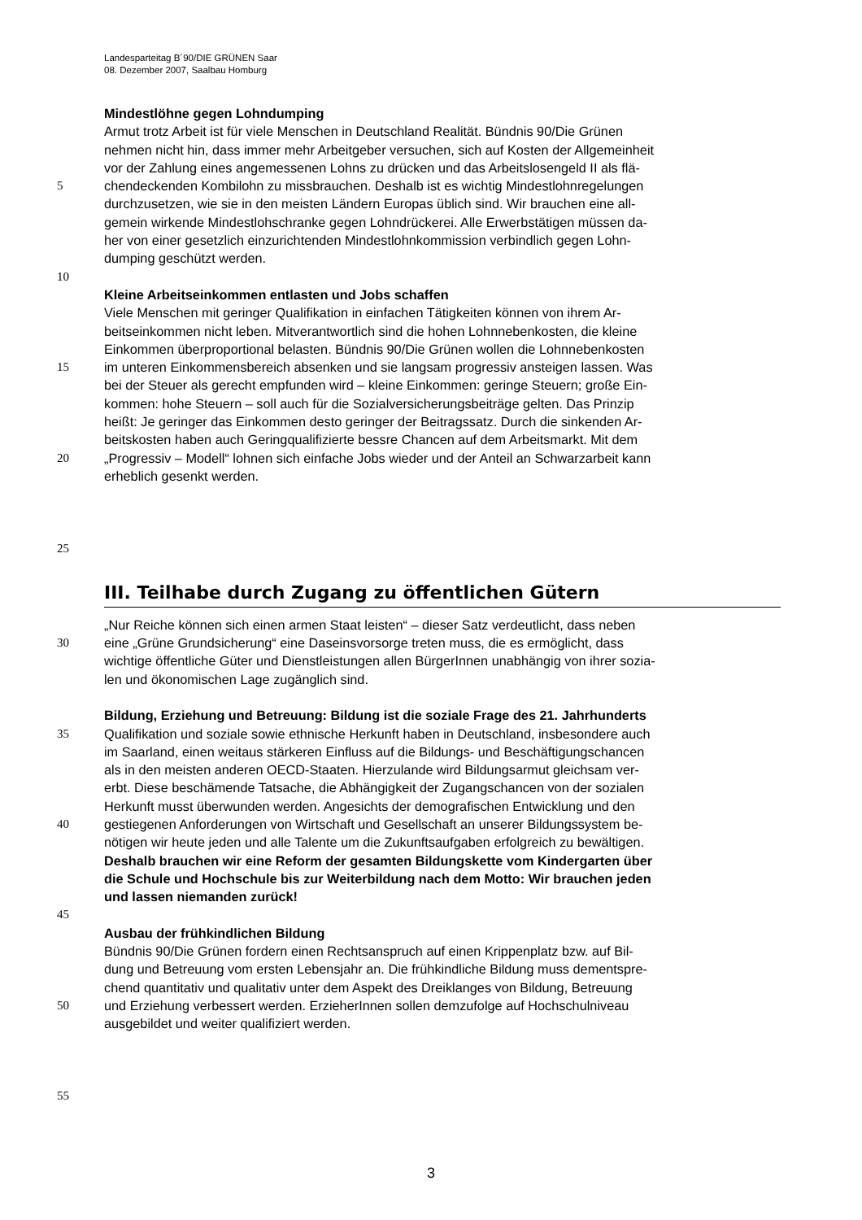Landesparteitag B´90/DIE GRÜNEN Saar
08. Dezember 2007, Saalbau Homburg
Mindestlöhne gegen Lohndumping
Armut trotz Arbeit ist für viele Menschen in Deutschland Realität. Bündnis 90/Die Grünen
nehmen nicht hin, dass immer mehr Arbeitgeber versuchen, sich auf Kosten der Allgemeinheit
vor der Zahlung eines angemessenen Lohns zu drücken und das Arbeitslosengeld II als flä-
5 chendeckenden Kombilohn zu missbrauchen. Deshalb ist es wichtig Mindestlohnregelungen
durchzusetzen, wie sie in den meisten Ländern Europas üblich sind. Wir brauchen eine all-
gemein wirkende Mindestlohschranke gegen Lohndrückerei. Alle Erwerbstätigen müssen da-
her von einer gesetzlich einzurichtenden Mindestlohnkommission verbindlich gegen Lohn-
dumping geschützt werden.
10
Kleine Arbeitseinkommen entlasten und Jobs schaffen
Viele Menschen mit geringer Qualifikation in einfachen Tätigkeiten können von ihrem Ar-
beitseinkommen nicht leben. Mitverantwortlich sind die hohen Lohnnebenkosten, die kleine
Einkommen überproportional belasten. Bündnis 90/Die Grünen wollen die Lohnnebenkosten
15 im unteren Einkommensbereich absenken und sie langsam progressiv ansteigen lassen. Was
bei der Steuer als gerecht empfunden wird – kleine Einkommen: geringe Steuern; große Ein-
kommen: hohe Steuern – soll auch für die Sozialversicherungsbeiträge gelten. Das Prinzip
heißt: Je geringer das Einkommen desto geringer der Beitragssatz. Durch die sinkenden Ar-
beitskosten haben auch Geringqualifizierte bessre Chancen auf dem Arbeitsmarkt. Mit dem
20 „Progressiv – Modell“ lohnen sich einfache Jobs wieder und der Anteil an Schwarzarbeit kann
erheblich gesenkt werden.
25
III. Teilhabe durch Zugang zu öffentlichen Gütern
„Nur Reiche können sich einen armen Staat leisten“ – dieser Satz verdeutlicht, dass neben
30 eine „Grüne Grundsicherung“ eine Daseinsvorsorge treten muss, die es ermöglicht, dass
wichtige öffentliche Güter und Dienstleistungen allen BürgerInnen unabhängig von ihrer sozia-
len und ökonomischen Lage zugänglich sind.
Bildung, Erziehung und Betreuung: Bildung ist die soziale Frage des 21. Jahrhunderts
35 Qualifikation und soziale sowie ethnische Herkunft haben in Deutschland, insbesondere auch
im Saarland, einen weitaus stärkeren Einfluss auf die Bildungs- und Beschäftigungschancen
als in den meisten anderen OECD-Staaten. Hierzulande wird Bildungsarmut gleichsam ver-
erbt. Diese beschämende Tatsache, die Abhängigkeit der Zugangschancen von der sozialen
Herkunft musst überwunden werden. Angesichts der demografischen Entwicklung und den
40 gestiegenen Anforderungen von Wirtschaft und Gesellschaft an unserer Bildungssystem be-
nötigen wir heute jeden und alle Talente um die Zukunftsaufgaben erfolgreich zu bewältigen.
Deshalb brauchen wir eine Reform der gesamten Bildungskette vom Kindergarten über
die Schule und Hochschule bis zur Weiterbildung nach dem Motto: Wir brauchen jeden
und lassen niemanden zurück!
45
Ausbau der frühkindlichen Bildung
Bündnis 90/Die Grünen fordern einen Rechtsanspruch auf einen Krippenplatz bzw. auf Bil-
dung und Betreuung vom ersten Lebensjahr an. Die frühkindliche Bildung muss dementspre-
chend quantitativ und qualitativ unter dem Aspekt des Dreiklanges von Bildung, Betreuung
50 und Erziehung verbessert werden. ErzieherInnen sollen demzufolge auf Hochschulniveau
ausgebildet und weiter qualifiziert werden.
55
3